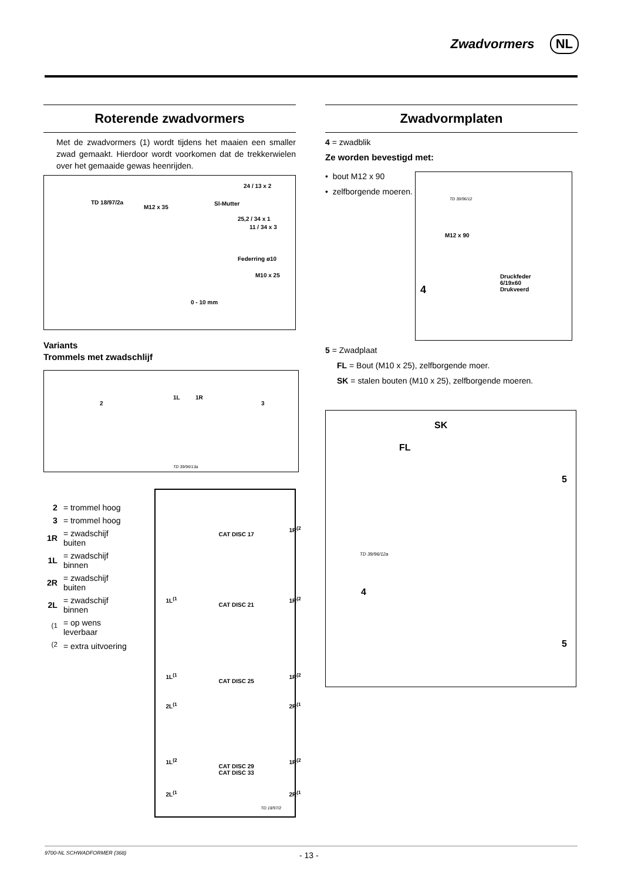Zwadvormers NL
Roterende zwadvormers
Met de zwadvormers (1) wordt tijdens het maaien een smaller zwad gemaakt. Hierdoor wordt voorkomen dat de trekkerwielen over het gemaaide gewas heenrijden.
TD 18/97/2a
24 / 13 x 2
M12 x 35
Sl-Mutter
25,2 / 34 x 1
11 / 34 x 3
Federring ø10
M10 x 25
0 - 10 mm
Variants
Trommels met zwadschlijf
2
1L 1R
3
TD 39/96/13a
| 2 | = trommel hoog |
| 3 | = trommel hoog |
| 1R | = zwadschijf buiten |
| 1L | = zwadschijf binnen |
| 2R | = zwadschijf buiten |
| 2L | = zwadschijf binnen |
| <sup>(1</sup> | = op wens leverbaar |
| <sup>(2</sup> | = extra uitvoering |
CAT DISC 17
1R<sup>(2</sup>
1L<sup>(1</sup>
CAT DISC 21
1R<sup>(2</sup>
1L<sup>(1</sup>
CAT DISC 25
1R<sup>(2</sup>
2L<sup>(1</sup> 2R<sup>(1</sup>
1L<sup>(2</sup>
CAT DISC 29
CAT DISC 33
1R<sup>(2</sup>
2L<sup>(1</sup> 2R<sup>(1</sup>
TD 18/97/2
Zwadvormplaten
4 = zwadblik
Ze worden bevestigd met:
• bout M12 x 90
• zelfborgende moeren.
TD 39/96/12
M12 x 90
4
Druckfeder
6/19x60
Drukveerd
5 = Zwadplaat
FL = Bout (M10 x 25), zelfborgende moer.
SK = stalen bouten (M10 x 25), zelfborgende moeren.
SK
FL
5
TD 39/96/12a
4
5
9700-NL SCHWADFORMER (368)
- 13 -